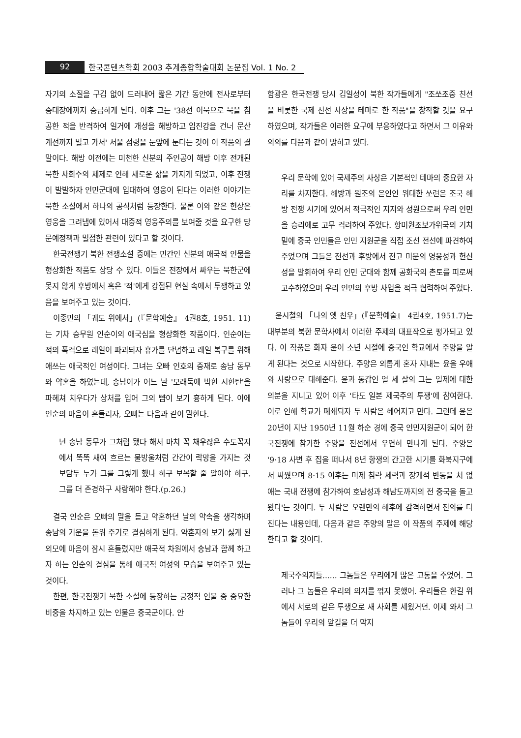92 한국콘텐츠학회 2003 추계종합학술대회 논문집 Vol. 1 No. 2
자기의 소질을 구김 없이 드러내어 짧은 기간 동안에 전사로부터 중대장에까지 승급하게 된다. 이후 그는 '38선 이북으로 북을 침공한 적을 반격하여 일거에 개성을 해방하고 임진강을 건너 문산 계선까지 밀고 가서' 서울 점령을 눈앞에 둔다는 것이 이 작품의 결말이다. 해방 이전에는 미천한 신분의 주인공이 해방 이후 전개된 북한 사회주의 체제로 인해 새로운 삶을 가지게 되었고, 이후 전쟁이 발발하자 인민군대에 입대하여 영웅이 된다는 이러한 이야기는 북한 소설에서 하나의 공식처럼 등장한다. 물론 이와 같은 현상은 영웅을 그려냄에 있어서 대중적 영웅주의를 보여줄 것을 요구한 당 문예정책과 밀접한 관련이 있다고 할 것이다.
한국전쟁기 북한 전쟁소설 중에는 민간인 신분의 애국적 인물을 형상화한 작품도 상당 수 있다. 이들은 전장에서 싸우는 북한군에 못지 않게 후방에서 혹은 '적'에게 강점된 현실 속에서 투쟁하고 있음을 보여주고 있는 것이다.
이종민의 「궤도 위에서」(『문학예술』 4권8호, 1951. 11)는 기차 승무원 인순이의 애국심을 형상화한 작품이다. 인순이는 적의 폭격으로 레일이 파괴되자 휴가를 단념하고 레일 복구를 위해 애쓰는 애국적인 여성이다. 그녀는 오빠 인호의 중재로 송남 동무와 약혼을 하였는데, 송남이가 어느 날 '모래둑에 박힌 시한탄'을 파헤쳐 치우다가 상처를 입어 그의 뺨이 보기 흉하게 된다. 이에 인순의 마음이 흔들리자, 오빠는 다음과 같이 말한다.
넌 송남 동무가 그처럼 됐다 해서 마치 꼭 채우잖은 수도꼭지에서 똑똑 새여 흐르는 물방울처럼 간간이 락망을 가지는 것 보담두 누가 그를 그렇게 했나 하구 보복할 줄 알아야 하구. 그를 더 존경하구 사랑해야 한다.(p.26.)
결국 인순은 오빠의 말을 듣고 약혼하던 날의 약속을 생각하며 송남의 기운을 돋워 주기로 결심하게 된다. 약혼자의 보기 싫게 된 외모에 마음이 잠시 흔들렸지만 애국적 차원에서 송남과 함께 하고자 하는 인순의 결심을 통해 애국적 여성의 모습을 보여주고 있는 것이다.
한편, 한국전쟁기 북한 소설에 등장하는 긍정적 인물 중 중요한 비중을 차지하고 있는 인물은 중국군이다. 안
함광은 한국전쟁 당시 김일성이 북한 작가들에게 "조쏘조중 친선을 비롯한 국제 친선 사상을 테마로 한 작품"을 창작할 것을 요구하였으며, 작가들은 이러한 요구에 부응하였다고 하면서 그 이유와 의의를 다음과 같이 밝히고 있다.
우리 문학에 있어 국제주의 사상은 기본적인 테마의 중요한 자리를 차지한다. 해방과 원조의 은인인 위대한 쏘련은 조국 해방 전쟁 시기에 있어서 적극적인 지지와 성원으로써 우리 인민을 승리에로 고무 격려하여 주었다. 항미원조보가위국의 기치 밑에 중국 인민들은 인민 지원군을 직접 조선 전선에 파견하여 주었으며 그들은 전선과 후방에서 전고 미문의 영웅성과 헌신성을 발휘하여 우리 인민 군대와 함께 공화국의 촌토를 피로써 고수하였으며 우리 인민의 후방 사업을 적극 협력하여 주었다.
윤시철의 「나의 옛 친우」(『문학예술』 4권4호, 1951.7)는 대부분의 북한 문학사에서 이러한 주제의 대표작으로 평가되고 있다. 이 작품은 화자 윤이 소년 시절에 중국인 학교에서 주양을 알게 된다는 것으로 시작한다. 주양은 외롭게 혼자 지내는 윤을 우애와 사랑으로 대해준다. 윤과 동갑인 열 세 살의 그는 일제에 대한 의분을 지니고 있어 이후 '타도 일본 제국주의 투쟁'에 참여한다. 이로 인해 학교가 폐쇄되자 두 사람은 헤어지고 만다. 그런데 윤은 20년이 지난 1950년 11월 하순 경에 중국 인민지원군이 되어 한국전쟁에 참가한 주양을 전선에서 우연히 만나게 된다. 주양은 '9·18 사변 후 집을 떠나서 8년 항쟁의 간고한 시기를 화북지구에서 싸웠으며 8·15 이후는 미제 침략 세력과 장개석 반동을 쳐 없애는 국내 전쟁에 참가하여 호남성과 해남도까지의 전 중국을 돌고 왔다'는 것이다. 두 사람은 오랜만의 해후에 감격하면서 전의를 다진다는 내용인데, 다음과 같은 주양의 말은 이 작품의 주제에 해당한다고 할 것이다.
제국주의자들...... 그놈들은 우리에게 많은 고통을 주었어. 그러나 그 놈들은 우리의 의지를 꺾지 못했어. 우리들은 한길 위에서 서로의 같은 투쟁으로 새 사회를 세웠거던. 이제 와서 그놈들이 우리의 앞길을 더 막지